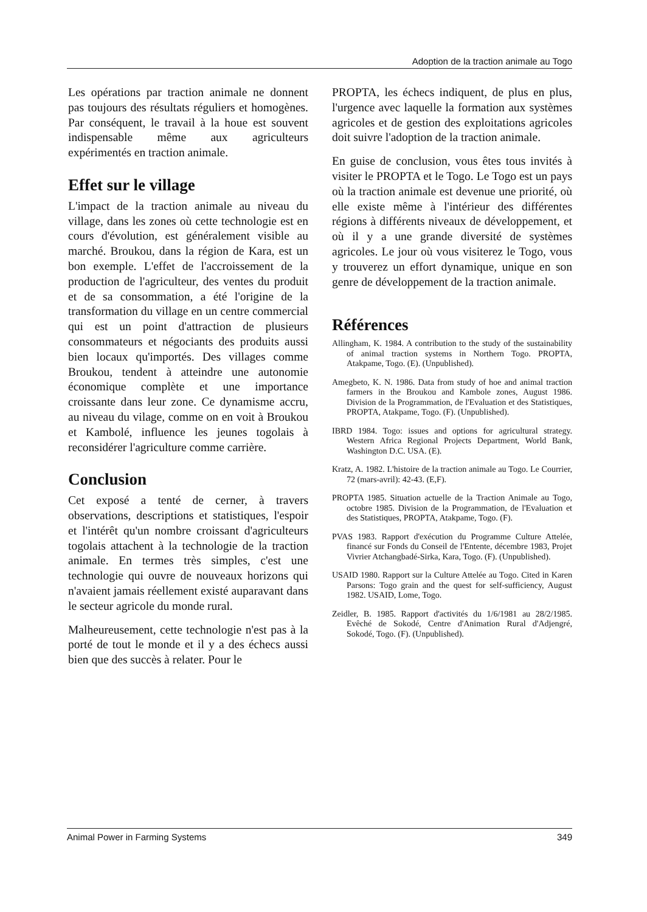Adoption de la traction animale au Togo
Les opérations par traction animale ne donnent pas toujours des résultats réguliers et homogènes. Par conséquent, le travail à la houe est souvent indispensable même aux agriculteurs expérimentés en traction animale.
Effet sur le village
L'impact de la traction animale au niveau du village, dans les zones où cette technologie est en cours d'évolution, est généralement visible au marché. Broukou, dans la région de Kara, est un bon exemple. L'effet de l'accroissement de la production de l'agriculteur, des ventes du produit et de sa consommation, a été l'origine de la transformation du village en un centre commercial qui est un point d'attraction de plusieurs consommateurs et négociants des produits aussi bien locaux qu'importés. Des villages comme Broukou, tendent à atteindre une autonomie économique complète et une importance croissante dans leur zone. Ce dynamisme accru, au niveau du vilage, comme on en voit à Broukou et Kambolé, influence les jeunes togolais à reconsidérer l'agriculture comme carrière.
Conclusion
Cet exposé a tenté de cerner, à travers observations, descriptions et statistiques, l'espoir et l'intérêt qu'un nombre croissant d'agriculteurs togolais attachent à la technologie de la traction animale. En termes très simples, c'est une technologie qui ouvre de nouveaux horizons qui n'avaient jamais réellement existé auparavant dans le secteur agricole du monde rural.
Malheureusement, cette technologie n'est pas à la porté de tout le monde et il y a des échecs aussi bien que des succès à relater. Pour le
PROPTA, les échecs indiquent, de plus en plus, l'urgence avec laquelle la formation aux systèmes agricoles et de gestion des exploitations agricoles doit suivre l'adoption de la traction animale.
En guise de conclusion, vous êtes tous invités à visiter le PROPTA et le Togo. Le Togo est un pays où la traction animale est devenue une priorité, où elle existe même à l'intérieur des différentes régions à différents niveaux de développement, et où il y a une grande diversité de systèmes agricoles. Le jour où vous visiterez le Togo, vous y trouverez un effort dynamique, unique en son genre de développement de la traction animale.
Références
Allingham, K. 1984. A contribution to the study of the sustainability of animal traction systems in Northern Togo. PROPTA, Atakpame, Togo. (E). (Unpublished).
Amegbeto, K. N. 1986. Data from study of hoe and animal traction farmers in the Broukou and Kambole zones, August 1986. Division de la Programmation, de l'Evaluation et des Statistiques, PROPTA, Atakpame, Togo. (F). (Unpublished).
IBRD 1984. Togo: issues and options for agricultural strategy. Western Africa Regional Projects Department, World Bank, Washington D.C. USA. (E).
Kratz, A. 1982. L'histoire de la traction animale au Togo. Le Courrier, 72 (mars-avril): 42-43. (E,F).
PROPTA 1985. Situation actuelle de la Traction Animale au Togo, octobre 1985. Division de la Programmation, de l'Evaluation et des Statistiques, PROPTA, Atakpame, Togo. (F).
PVAS 1983. Rapport d'exécution du Programme Culture Attelée, financé sur Fonds du Conseil de l'Entente, décembre 1983, Projet Vivrier Atchangbadé-Sirka, Kara, Togo. (F). (Unpublished).
USAID 1980. Rapport sur la Culture Attelée au Togo. Cited in Karen Parsons: Togo grain and the quest for self-sufficiency, August 1982. USAID, Lome, Togo.
Zeidler, B. 1985. Rapport d'activités du 1/6/1981 au 28/2/1985. Evêché de Sokodé, Centre d'Animation Rural d'Adjengré, Sokodé, Togo. (F). (Unpublished).
Animal Power in Farming Systems 349